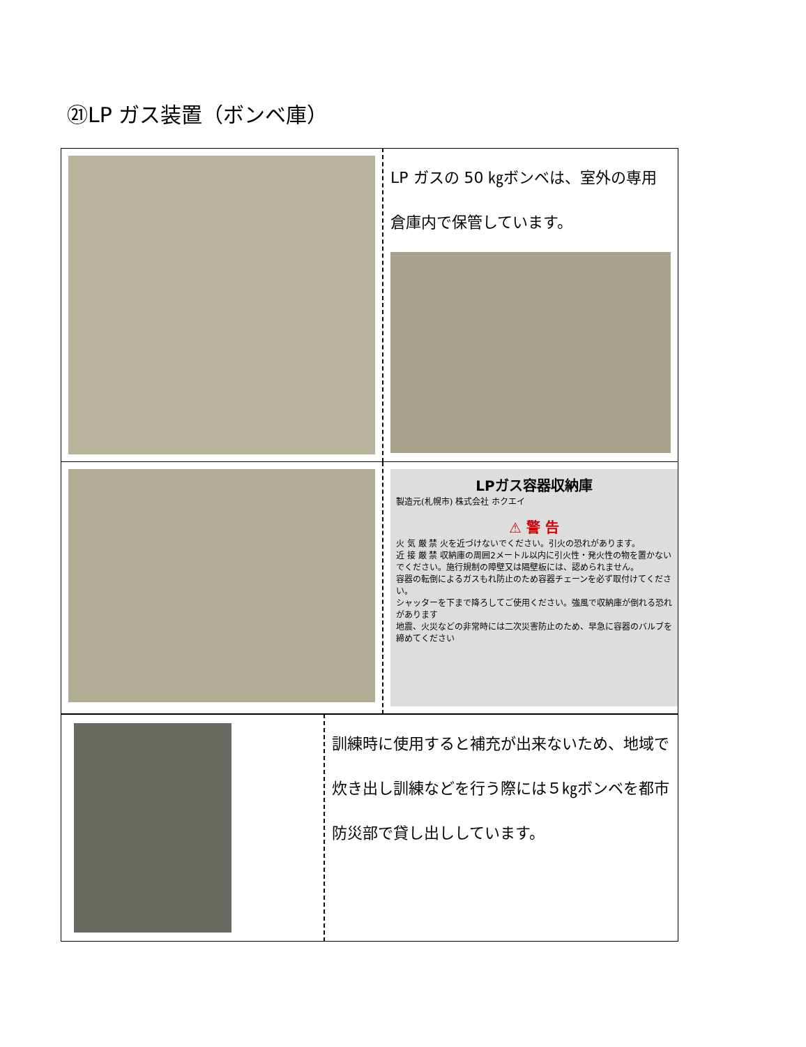㉑LP ガス装置（ボンベ庫）
| | LP ガスの 50 ㎏ボンベは、室外の専用倉庫内で保管しています。 |
| | LPガス容器収納庫 製造元(札幌市) 株式会社 ホクエイ ⚠ 警 告 火 気 厳 禁 火を近づけないでください。引火の恐れがあります。 近 接 厳 禁 収納庫の周囲2メートル以内に引火性・発火性の物を置かないでください。施行規制の障壁又は隔壁板には、認められません。 容器の転倒によるガスもれ防止のため容器チェーンを必ず取付けてください。 シャッターを下まで降ろしてご使用ください。強風で収納庫が倒れる恐れがあります 地震、火災などの非常時には二次災害防止のため、早急に容器のバルブを締めてください |
| | 訓練時に使用すると補充が出来ないため、地域で炊き出し訓練などを行う際には５㎏ボンベを都市防災部で貸し出ししています。 |